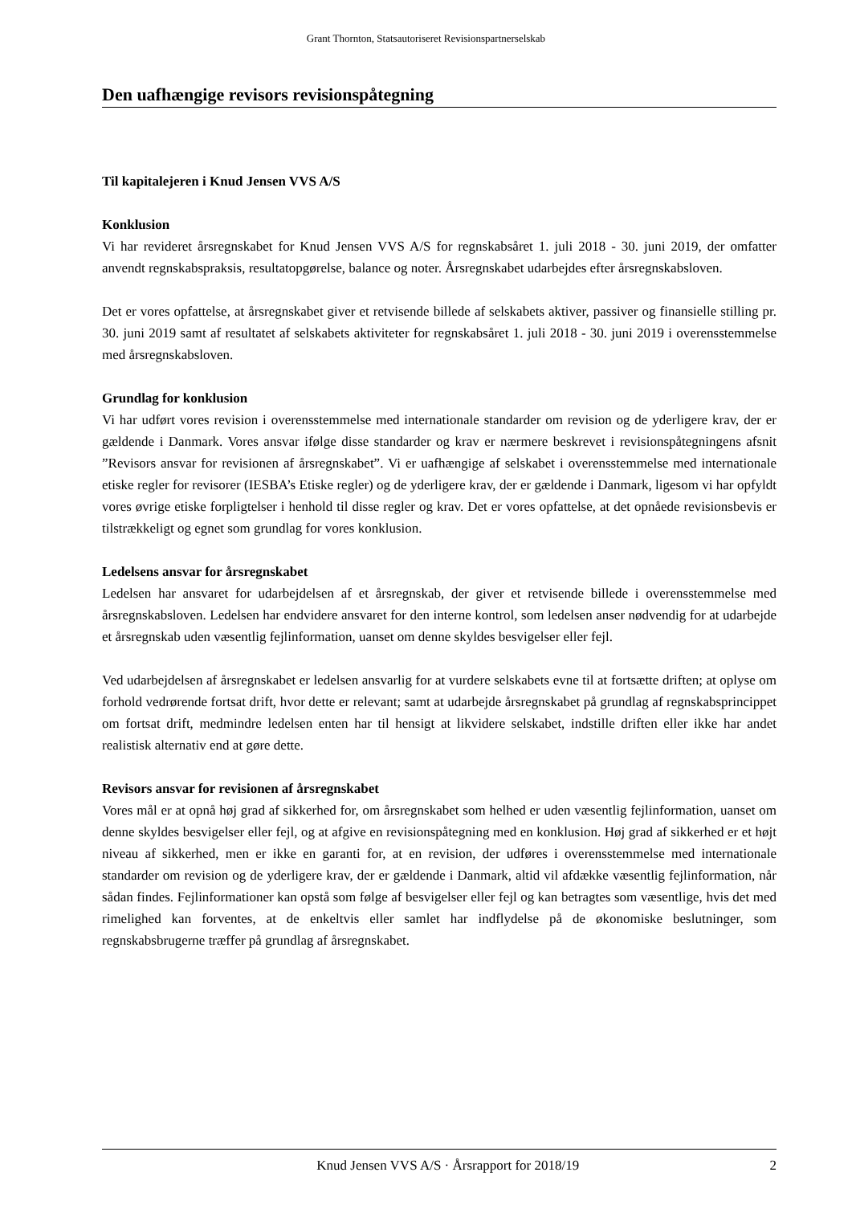Grant Thornton, Statsautoriseret Revisionspartnerselskab
Den uafhængige revisors revisionspåtegning
Til kapitalejeren i Knud Jensen VVS A/S
Konklusion
Vi har revideret årsregnskabet for Knud Jensen VVS A/S for regnskabsåret 1. juli 2018 - 30. juni 2019, der omfatter anvendt regnskabspraksis, resultatopgørelse, balance og noter. Årsregnskabet udarbejdes efter årsregnskabsloven.
Det er vores opfattelse, at årsregnskabet giver et retvisende billede af selskabets aktiver, passiver og finansielle stilling pr. 30. juni 2019 samt af resultatet af selskabets aktiviteter for regnskabsåret 1. juli 2018 - 30. juni 2019 i overensstemmelse med årsregnskabsloven.
Grundlag for konklusion
Vi har udført vores revision i overensstemmelse med internationale standarder om revision og de yderligere krav, der er gældende i Danmark. Vores ansvar ifølge disse standarder og krav er nærmere beskrevet i revisionspåtegningens afsnit ”Revisors ansvar for revisionen af årsregnskabet”. Vi er uafhængige af selskabet i overensstemmelse med internationale etiske regler for revisorer (IESBA’s Etiske regler) og de yderligere krav, der er gældende i Danmark, ligesom vi har opfyldt vores øvrige etiske forpligtelser i henhold til disse regler og krav. Det er vores opfattelse, at det opnåede revisionsbevis er tilstrækkeligt og egnet som grundlag for vores konklusion.
Ledelsens ansvar for årsregnskabet
Ledelsen har ansvaret for udarbejdelsen af et årsregnskab, der giver et retvisende billede i overensstemmelse med årsregnskabsloven. Ledelsen har endvidere ansvaret for den interne kontrol, som ledelsen anser nødvendig for at udarbejde et årsregnskab uden væsentlig fejlinformation, uanset om denne skyldes besvigelser eller fejl.
Ved udarbejdelsen af årsregnskabet er ledelsen ansvarlig for at vurdere selskabets evne til at fortsætte driften; at oplyse om forhold vedrørende fortsat drift, hvor dette er relevant; samt at udarbejde årsregnskabet på grundlag af regnskabsprincippet om fortsat drift, medmindre ledelsen enten har til hensigt at likvidere selskabet, indstille driften eller ikke har andet realistisk alternativ end at gøre dette.
Revisors ansvar for revisionen af årsregnskabet
Vores mål er at opnå høj grad af sikkerhed for, om årsregnskabet som helhed er uden væsentlig fejlinformation, uanset om denne skyldes besvigelser eller fejl, og at afgive en revisionspåtegning med en konklusion. Høj grad af sikkerhed er et højt niveau af sikkerhed, men er ikke en garanti for, at en revision, der udføres i overensstemmelse med internationale standarder om revision og de yderligere krav, der er gældende i Danmark, altid vil afdække væsentlig fejlinformation, når sådan findes. Fejlinformationer kan opstå som følge af besvigelser eller fejl og kan betragtes som væsentlige, hvis det med rimelighed kan forventes, at de enkeltvis eller samlet har indflydelse på de økonomiske beslutninger, som regnskabsbrugerne træffer på grundlag af årsregnskabet.
Knud Jensen VVS A/S · Årsrapport for 2018/19 2